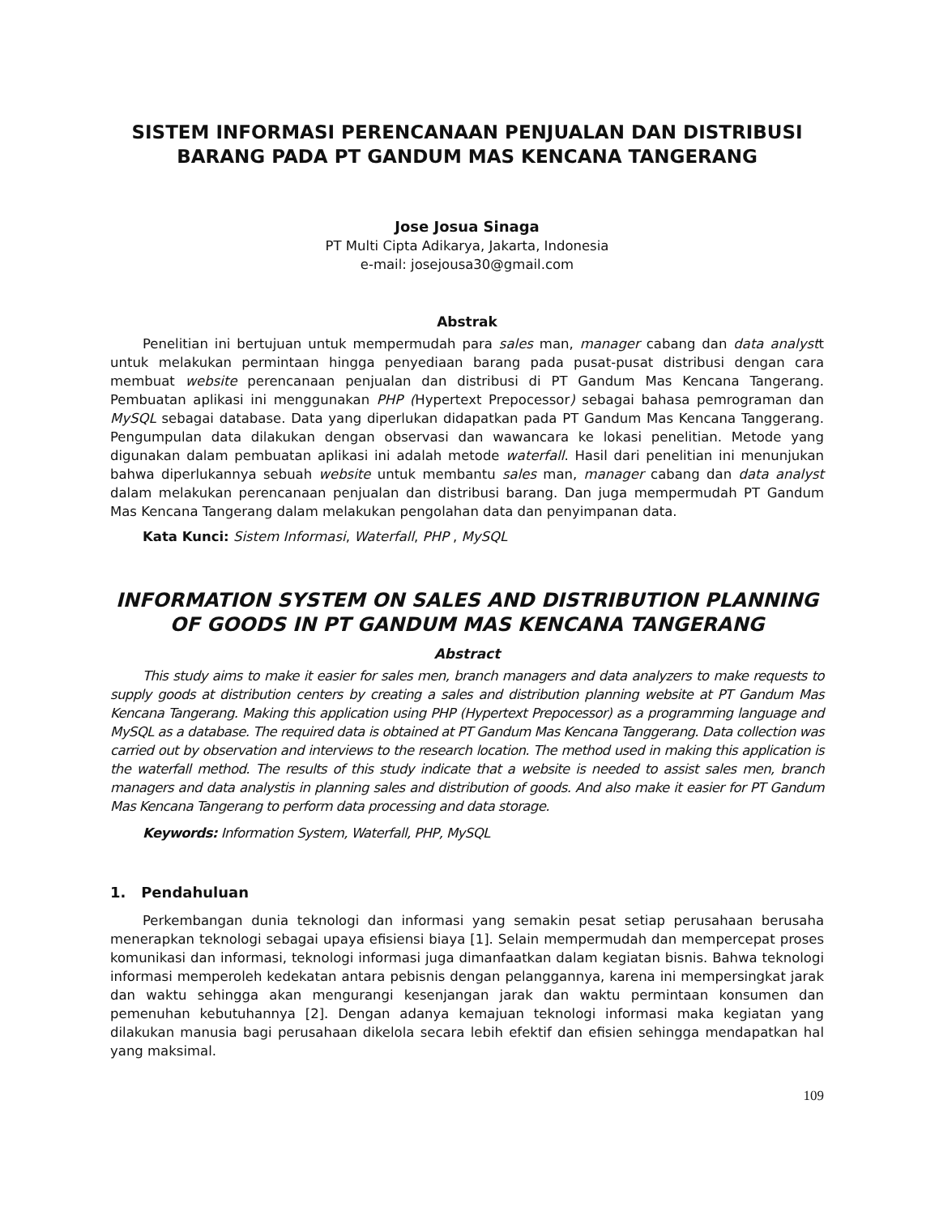SISTEM INFORMASI PERENCANAAN PENJUALAN DAN DISTRIBUSI BARANG PADA PT GANDUM MAS KENCANA TANGERANG
Jose Josua Sinaga
PT Multi Cipta Adikarya, Jakarta, Indonesia
e-mail: josejousa30@gmail.com
Abstrak
Penelitian ini bertujuan untuk mempermudah para sales man, manager cabang dan data analystt untuk melakukan permintaan hingga penyediaan barang pada pusat-pusat distribusi dengan cara membuat website perencanaan penjualan dan distribusi di PT Gandum Mas Kencana Tangerang. Pembuatan aplikasi ini menggunakan PHP (Hypertext Prepocessor) sebagai bahasa pemrograman dan MySQL sebagai database. Data yang diperlukan didapatkan pada PT Gandum Mas Kencana Tanggerang. Pengumpulan data dilakukan dengan observasi dan wawancara ke lokasi penelitian. Metode yang digunakan dalam pembuatan aplikasi ini adalah metode waterfall. Hasil dari penelitian ini menunjukan bahwa diperlukannya sebuah website untuk membantu sales man, manager cabang dan data analyst dalam melakukan perencanaan penjualan dan distribusi barang. Dan juga mempermudah PT Gandum Mas Kencana Tangerang dalam melakukan pengolahan data dan penyimpanan data.
Kata Kunci: Sistem Informasi, Waterfall, PHP , MySQL
INFORMATION SYSTEM ON SALES AND DISTRIBUTION PLANNING OF GOODS IN PT GANDUM MAS KENCANA TANGERANG
Abstract
This study aims to make it easier for sales men, branch managers and data analyzers to make requests to supply goods at distribution centers by creating a sales and distribution planning website at PT Gandum Mas Kencana Tangerang. Making this application using PHP (Hypertext Prepocessor) as a programming language and MySQL as a database. The required data is obtained at PT Gandum Mas Kencana Tanggerang. Data collection was carried out by observation and interviews to the research location. The method used in making this application is the waterfall method. The results of this study indicate that a website is needed to assist sales men, branch managers and data analystis in planning sales and distribution of goods. And also make it easier for PT Gandum Mas Kencana Tangerang to perform data processing and data storage.
Keywords: Information System, Waterfall, PHP, MySQL
1. Pendahuluan
Perkembangan dunia teknologi dan informasi yang semakin pesat setiap perusahaan berusaha menerapkan teknologi sebagai upaya efisiensi biaya [1]. Selain mempermudah dan mempercepat proses komunikasi dan informasi, teknologi informasi juga dimanfaatkan dalam kegiatan bisnis. Bahwa teknologi informasi memperoleh kedekatan antara pebisnis dengan pelanggannya, karena ini mempersingkat jarak dan waktu sehingga akan mengurangi kesenjangan jarak dan waktu permintaan konsumen dan pemenuhan kebutuhannya [2]. Dengan adanya kemajuan teknologi informasi maka kegiatan yang dilakukan manusia bagi perusahaan dikelola secara lebih efektif dan efisien sehingga mendapatkan hal yang maksimal.
109